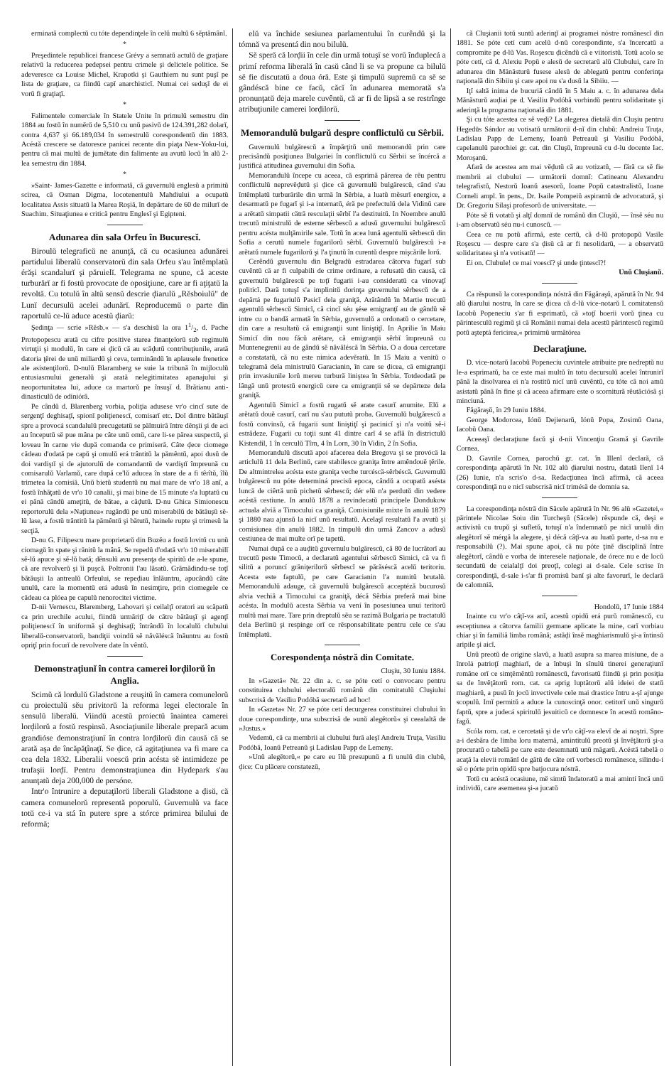erminată complectŭ cu tóte dependinţele în celŭ multŭ 6 sĕptămânĭ.
*
Preşedintele republicei francese Grévy a semnatŭ actulŭ de graţiare relativŭ la reducerea pedepsei pentru crimele şi delictele politice. Se adeveresce ca Louise Michel, Krapotki şi Gauthiern nu sunt puşĭ pe lista de graţiare, ca fiindŭ capĭ anarchisticĭ. Numai cei seduşĭ de ei vorŭ fi graţiaţĭ.
*
Falimentele comerciale în Statele Unite în primulŭ semestru din 1884 au fostŭ în numĕrŭ de 5,510 cu unŭ pasivŭ de 124.391,282 dolarĭ, contra 4,637 şi 66.189,034 în semestrulŭ corespondentŭ din 1883. Acéstă crescere se datoresce panicei recente din piaţa New-Yoku-lui, pentru că mai multŭ de jumĕtate din falimente au avutŭ locŭ în alŭ 2-lea semestru din 1884.
*
»Saint- James-Gazette e informată, că guvernulŭ englesŭ a primitŭ scirea, că Osman Digma, locotenentulŭ Mahdiului a ocupatŭ localitatea Assis situatŭ la Marea Roşiă, în depărtare de 60 de milurĭ de Suachim. Situaţiunea e critică pentru Englesĭ şi Egipteni.
Adunarea din sala Orfeu în Bucurescĭ.
Biroulŭ telegraficŭ ne anunţă, că cu ocasiunea adunărei partidului liberalŭ conservatorŭ din sala Orfeu s'au întêmplatŭ érăşi scandalurĭ şi păruielĭ. Telegrama ne spune, că aceste turburărĭ ar fi fostŭ provocate de oposiţiune, care ar fi aţiţatŭ la revoltă. Cu totulŭ în altŭ sensŭ descrie ḑiarulŭ „Rĕsboiulŭ" de Lunĭ decursulŭ acelei adunărĭ. Reproducemŭ o parte din raportulŭ ce-lŭ aduce acestŭ ḑiarŭ:
Şedinţa — scrie »Rĕsb.« — s'a deschisŭ la ora 11/2, d. Pache Protopopescu arată cu cifre positive starea finanţelorŭ sub regimulŭ virtuţii şi modulŭ, în care ei ḑicŭ că au scăḑutŭ contribuţiunile, arată datoria ţĕrei de unŭ miliardŭ şi ceva, terminândŭ în aplausele frenetice ale asistenţilorŭ. D-nulŭ Blaramberg se suie la tribună în mijloculŭ entusiasmului generalŭ şi arată nelegitimitatea apanajului şi neoportunitatea lui, aduce ca martorŭ pe însuşĭ d. Brătianu anti-dinasticulŭ de odinióră.
Pe cândŭ d. Blarenberg vorbia, poliţia adusese vr'o cincĭ sute de sergenţĭ deghisaţĭ, spionĭ poliţienescĭ, comisarĭ etc. Doĭ dintre bătăuşĭ spre a provocá scandalulŭ precugetatŭ se pălmuiră între dênşii şi de aci au începutŭ sĕ pue mâna pe câte unŭ omŭ, care li-se părea suspectŭ, şi loveau în carne vie după comanda ce primiseră. Câte ḑece ciomege cădeau d'odată pe capŭ şi omulŭ erá trântitŭ la pămêntŭ, apoi dusŭ de doi vardiştĭ şi de ajutorulŭ de comandantŭ de vardiştĭ împreună cu comisarulŭ Varlamŭ, care după ce'lŭ aducea în stare de a fi têrîtŭ, îlŭ trimetea la comisiă. Unŭ bietŭ studentŭ nu mai mare de vr'o 18 anĭ, a fostŭ înhăţatŭ de vr'o 10 canalii, şi mai bine de 15 minute s'a luptatŭ cu ei până cândŭ ameţitŭ, de bătae, a căḑutŭ. D-nu Ghica Simionescu reportorulŭ dela »Naţiunea« rugândŭ pe unŭ miserabilŭ de bătăuşŭ sĕ-lŭ lase, a fostŭ trântitŭ la pămêntŭ şi bătutŭ, hainele rupte şi trimesŭ la secţiă.
D-nu G. Filipescu mare proprietarŭ din Buzĕu a fostŭ lovitŭ cu unŭ ciomagŭ în spate şi rănitŭ la mână. Se repedŭ d'odată vr'o 10 miserabilĭ sĕ-lŭ apuce şi sĕ-lŭ bată; dênsulŭ avu presenţa de spiritŭ de a-le spune, că are revolverŭ şi îi puşcă. Poltronii l'au lăsatŭ. Grămădindu-se toţĭ bătăuşii la antreulŭ Orfeului, se repeḑiau înlăuntru, apucândŭ câte unulŭ, care la momentŭ erá adusŭ în nesimţire, prin ciomegele ce cădeau ca plóea pe capulŭ nenorocitei victime.
D-nii Vernescu, Blaremberg, Lahovari şi ceilalţĭ oratori au scăpatŭ ca prin urechile acului, fiindŭ urmăriţĭ de către bătăuşĭ şi agenţĭ poliţienescĭ în uniformă şi deghisaţĭ; întrândŭ în localulŭ clubului liberalŭ-conservatorŭ, bandiţii voindŭ sĕ năvăléscă înăuntru au fostŭ opriţĭ prin focurĭ de revolvere date în vêntŭ.
Demonstraţiunĭ în contra camerei lorḑilorŭ în Anglia.
Scimŭ că lordulŭ Gladstone a reuşitŭ în camera comunelorŭ cu proiectulŭ sĕu privitorŭ la reforma legei electorale în sensulŭ liberalŭ. Viindŭ acestŭ proiectŭ înaintea camerei lorḑilorŭ a fostŭ respinsŭ. Asociaţiunile liberale prepară acum grandióse demonstraţiunĭ în contra lorḑilorŭ din causă că se arată aşa de încăpăţînaţĭ. Se ḑice, că agitaţiunea va fi mare ca cea dela 1832. Liberalii voescŭ prin acésta sĕ intimideze pe trufaşii lorḑĭ. Pentru demonstraţiunea din Hydepark s'au anunţatŭ deja 200,000 de persóne.
Intr'o întrunire a deputaţilorŭ liberali Gladstone a ḑisŭ, că camera comunelorŭ representă poporulŭ. Guvernulŭ va face totŭ ce-i va stá în putere spre a stórce primirea bilului de reformă;
elŭ va închide sesiunea parlamentului în curêndŭ şi la tómnă va presentá din nou bilulŭ.
Sĕ speră că lorḑii în cele din urmă totuşĭ se vorŭ înduplecá a primí reforma liberală în casŭ când li se va propune ca bilulŭ sĕ fie discutatŭ a doua óră. Este şi timpulŭ supremŭ ca sĕ se gândéscă bine ce facŭ, căcĭ în adunarea memorată s'a pronunţatŭ deja marele cuvêntŭ, că ar fi de lipsă a se restrînge atribuţiunile camerei lorḑilorŭ.
Memorandulŭ bulgarŭ despre conflictulŭ cu Sêrbii.
Guvernulŭ bulgărescŭ a împărţitŭ unŭ memorandŭ prin care precisândŭ posiţiunea Bulgariei în conflictulŭ cu Sêrbii se încércă a justificá atitudinea guvernului din Sofia.
Memorandulŭ începe cu aceea, că esprimă părerea de rĕu pentru conflictulŭ neprevĕḑutŭ şi ḑice că guvernulŭ bulgărescŭ, când s'au întêmplatŭ turburările din urmă în Sêrbia, a luatŭ mĕsurĭ energice, a desarmatŭ pe fugarĭ şi i-a internatŭ, éră pe prefectulŭ dela Vidinŭ care a arĕtatŭ simpatii cătră resculaţii sêrbĭ l'a destituitŭ. In Noembre anulŭ trecutŭ ministrulŭ de esterne sêrbescŭ a adusŭ guvernului bulgărescŭ pentru acésta mulţămirile sale. Totŭ în acea lună agentulŭ sêrbescŭ din Sofia a cerutŭ numele fugarilorŭ sêrbĭ. Guvernulŭ bulgărescŭ i-a arĕtatŭ numele fugarilorŭ şi l'a ţinutŭ în curentŭ despre mişcările lorŭ.
Cerêndŭ guvernulu din Belgradŭ estradarea câtorva fugarĭ sub cuvêntŭ că ar fi culpabili de crime ordinare, a refusatŭ din causă, că guvernulŭ bulgărescŭ pe toţĭ fugarii i-au consideratŭ ca vinovaţĭ politicĭ. Dară totuşĭ s'a implinitŭ dorinţa guvernului sêrbescŭ de a depărtá pe fugariulŭ Pasicĭ dela graniţă. Arătândŭ în Martie trecutŭ agentulŭ sêrbescŭ Simicĭ, că cincĭ séu şése emigranţĭ au de gândŭ sĕ intre cu o bandă armată în Sêrbia, guvernulŭ a ordonatŭ o cercetare, din care a resultatŭ că emigranţii sunt liniştiţĭ. In Aprilie în Maiu Simicĭ din nou făcŭ arĕtare, că emigranţii sêrbĭ împreună cu Muntenegrenii au de gândŭ sĕ năvăléscă în Sêrbia. O a doua cercetare a constatatŭ, că nu este nimica adevĕratŭ. In 15 Maiu a venitŭ o telegramă dela ministrulŭ Garacianin, în care se ḑicea, că emigranţii prin invasiunile lorŭ mereu turbură liniştea în Sêrbia. Totdeodată pe lângă unŭ protestŭ energicŭ cere ca emigranţii sĕ se depărteze dela graniţă.
Agentulŭ Simicĭ a fostŭ rugatŭ sĕ arate casurĭ anumite. Elŭ a arĕtatŭ douĕ casurĭ, carĭ nu s'au pututŭ proba. Guvernulŭ bulgărescŭ a fostŭ convinsŭ, că fugarii sunt liniştiţĭ şi pacinicĭ şi n'a voitŭ sĕ-i estrădeze. Fugarii cu toţii sunt 41 dintre carĭ 4 se află în districtulŭ Kistendil, 1 în cerculŭ Tîrn, 4 în Lorn, 30 în Vidin, 2 în Sofia.
Memorandulŭ discută apoi afacerea dela Bregova şi se provócă la articlulŭ 11 dela Berlinŭ, care stabilesce graniţa între amêndouĕ ţĕrile. De altmintrelea acésta este graniţa veche turcéscă-sêrbéscă. Guvernulŭ bulgărescŭ nu póte determiná precisŭ epoca, cândŭ a ocupatŭ asésta luncă de ciêrtă unŭ pichetŭ sêrbescŭ; dér elŭ n'a perdutŭ din vedere acéstă cestiune. In anulŭ 1878 a revindecatŭ principele Dondukow actuala alviă a Timocului ca graniţă. Comisiunile mixte în anulŭ 1879 şi 1880 nau ajunsŭ la nicĭ unŭ resultatŭ. Acelaşĭ resultatŭ l'a avutŭ şi comisiunea din anulŭ 1882. In timpulŭ din urmă Zancov a adusŭ cestiunea de mai multe orĭ pe tapetŭ.
Numai după ce a auḑitŭ guvernulu bulgărescŭ, că 80 de lucrătorĭ au trecutŭ peste Timocŭ, a declaratŭ agentului sêrbescŭ Simici, că va fi silitŭ a poruncí grăniţerilorŭ sêrbescĭ se părăséscă acelŭ teritoriu. Acesta este faptulŭ, pe care Garacianin l'a numitŭ brutalŭ. Memorandulŭ adauge, că guvernulŭ bulgărescŭ acceptéză bucurosŭ alvia vechiă a Timocului ca graniţă, décă Sêrbia preferă mai bine acésta. In modulŭ acesta Sêrbia va vení în posesiunea unui teritorŭ multŭ mai mare. Tare prin dreptulŭ sĕu se razimă Bulgaria pe tractatulŭ dela Berlinŭ şi respinge orĭ ce rĕsponsabilitate pentru cele ce s'au întêmplatŭ.
Corespondenţa nóstră din Comitate.
Cluşiu, 30 Iuniu 1884.
In »Gazetă« Nr. 22 din a. c. se póte cetí o convocare pentru constituirea clubului electoralŭ românŭ din comitatulŭ Cluşiului subscrisă de Vasiliu Podóbă secretarŭ ad hoc!
In »Gazeta« Nr. 27 se póte cetí decurgerea constituirei clubului în doue corespondinţe, una subscrisă de »unŭ alegĕtorŭ« şi ceealaltă de »Justus.«
Vedemŭ, că ca membrii ai clubului fură aleşĭ Andreiu Truţa, Vasiliu Podóbă, Ioanŭ Petreanŭ şi Ladislau Papp de Lemeny.
»Unŭ alegĕtorŭ,« pe care eu îlŭ presupunŭ a fi unulŭ din clubŭ, ḑice: Cu plăcere constatezŭ,
că Cluşianii totŭ suntŭ aderinţĭ ai programei nóstre românescĭ din 1881. Se póte cetí cum acelŭ d-nŭ corespondinte, s'a încercatŭ a compromite pe d-lŭ Vas. Roşescu ḑicêndŭ că e viitoristŭ. Totŭ acolo se póte cetí, că d. Alexiu Popŭ e alesŭ de secretarŭ alŭ Clubului, care în adunarea din Mănăsturŭ fusese alesŭ de ablegatŭ pentru conferinţa naţională din Sibiiu şi care apoi nu s'a dusŭ la Sibiiu. —
Iţĭ saltă inima de bucuriă cândŭ în 5 Maiu a. c. în adunarea dela Mănăsturŭ auḑiai pe d. Vasiliu Podóbă vorbindŭ pentru solidaritate şi aderinţă la programa naţională din 1881.
Şi cu tóte acestea ce sĕ veḑi? La alegerea dietală din Cluşiu pentru Hegedüs Sándor au votisatŭ următorii d-nĭ din clubŭ: Andreiu Truţa, Ladislau Papp de Lemeny, Ioanŭ Petreauŭ şi Vasiliu Podóbă, capelanulŭ parochiei gr. cat. din Cluşŭ, împreună cu d-lu docente Iac. Moroşanŭ.
Afară de acestea am mai vĕḑutŭ că au votizatŭ, — fără ca sĕ fie membrii ai clubului — următorii domnĭ: Catineanu Alexandru telegrafistŭ, Nestorŭ Ioanŭ asesorŭ, Ioane Popŭ catastralistŭ, Ioane Corneli ampl. în pens., Dr. Isaile Pompeiŭ aspirantŭ de advocatură, şi Dr. Gregoriu Silaşi profesorŭ de universitate. —
Póte sĕ fi votatŭ şi alţĭ domnĭ de românŭ din Cluşiŭ, — însĕ séu nu i-am observatŭ séu nu-i cunoscŭ. —
Ceea ce nu potŭ afirmá, este certŭ, că d-lŭ protopopŭ Vasile Roşescu — despre care s'a ḑisŭ că ar fi nesolidarŭ, — a observatŭ solidaritatea şi n'a votisatŭ! —
Ei on. Clubule! ce mai voescĭ? şi unde ţintescĭ?!
Unŭ Cluşianŭ.
Ca rĕspunsŭ la corespondinţa nóstră din Făgăraşŭ, apărută în Nr. 94 alŭ ḑiarului nostru, în care se ḑicea că d-lŭ vice-notarŭ I. comitatensŭ Iacobŭ Popeneciu s'ar fi esprimatŭ, că »toţĭ boerii vorŭ ţinea cu părintesculŭ regimŭ şi că Românii numai dela acestŭ părintescŭ regimŭ potŭ aşteptá fericirea,« primimŭ următórea
Declaraţiune.
D. vice-notarŭ Iacobŭ Popeneciu cuvintele atribuite pre nedreptŭ nu le-a esprimatŭ, ba ce este mai multŭ în totu decursulŭ acelei întrunirĭ până la disolvarea ei n'a rostitŭ nicĭ unŭ cuvêntŭ, cu tóte că noi amŭ asistatŭ până în fine şi că aceea afirmare este o scornitură rĕutăciósă şi minciună.
Făgăraşŭ, în 29 Iuniu 1884.
George Modorcea, Iónŭ Dejienarŭ, Iónŭ Popa, Zosimŭ Oana, Iacobŭ Oana.
Aceeaşĭ declaraţiune facŭ şi d-nii Vincenţiu Gramă şi Gavrile Cornea.
D. Gavrile Cornea, parochŭ gr. cat. în Illenĭ declară, că corespondinţa apărută în Nr. 102 alŭ ḑiarului nostru, datată Ilenĭ 14 (26) Iunie, n'a scris'o d-sa. Redacţiunea încă afirmă, că aceea corespondinţă nu e nicĭ subscrisă nicĭ trimésă de domnia sa.
La corespondinţa nóstră din Săcele apărută în Nr. 96 alŭ »Gazetei,« părintele Nicolae Soiu din Turcheşŭ (Săcele) rĕspunde că, deşi e activistŭ cu trupŭ şi sufletŭ, totuşĭ n'a îndemnatŭ pe nicĭ unulŭ din alegĕtorĭ sĕ mérgă la alegere, şi décă câţĭ-va au luatŭ parte, d-sa nu e responsabilŭ (?). Mai spune apoi, că nu póte ţinĕ disciplină între alegĕtorĭ, cândŭ e vorba de interesele naţionale, de órece nu e de locŭ secundatŭ de ceialalţĭ doi preoţĭ, colegi ai d-sale. Cele scrise în corespondinţă, d-sale i-s'ar fi promisŭ banĭ şi alte favorurĭ, le declară de calomniă.
Hondolŭ, 17 Iunie 1884
Inainte cu vr'o câţĭ-va anĭ, acestŭ opidŭ erá purŭ romănescŭ, cu esceptiunea a câtorva familii germane aplicate la mine, carĭ vorbiau chiar şi în familiă limba română; astăḑi însĕ maghiarismulŭ şi-a întinsŭ aripile şi aicĭ.
Unŭ preotŭ de origine slavŭ, a luatŭ asupra sa marea misiune, de a înrolá patrioţĭ maghiarĭ, de a înbuşi în sînulŭ tinerei generaţiunĭ române orĭ ce simţĕmêntŭ românescŭ, favorisatŭ fiindŭ şi prin posiţia sa de învĕţătorŭ rom. cat. ca aprig luptătorŭ alŭ ideiei de statŭ maghiarŭ, a pusŭ în jocŭ invectivele cele mai drastice întru a-şĭ ajunge scopulŭ. Imĭ permitŭ a aduce la cunoscinţă onor. cetitorĭ unŭ singurŭ faptŭ, spre a judecá spiritulŭ jesuiticŭ ce domnesce în acestŭ româno-fagŭ.
Scóla rom. cat. e cercetată şi de vr'o câţĭ-va elevĭ de ai noştri. Spre a-i desbăra de limba loru maternă, amintitulŭ preotŭ şi învĕţătorŭ şi-a procuratŭ o tabelă pe care este desemnatŭ unŭ măgarŭ. Acéstă tabelă o acaţă la elevii românĭ de gâtŭ de câte orĭ vorbescŭ românesce, silindu-i sĕ o pórte prin opidŭ spre batjocura nóstră.
Totŭ cu acéstă ocasiune, mĕ simtŭ îndatoratŭ a mai amintí încă unŭ individŭ, care asemenea şi-a jucatŭ